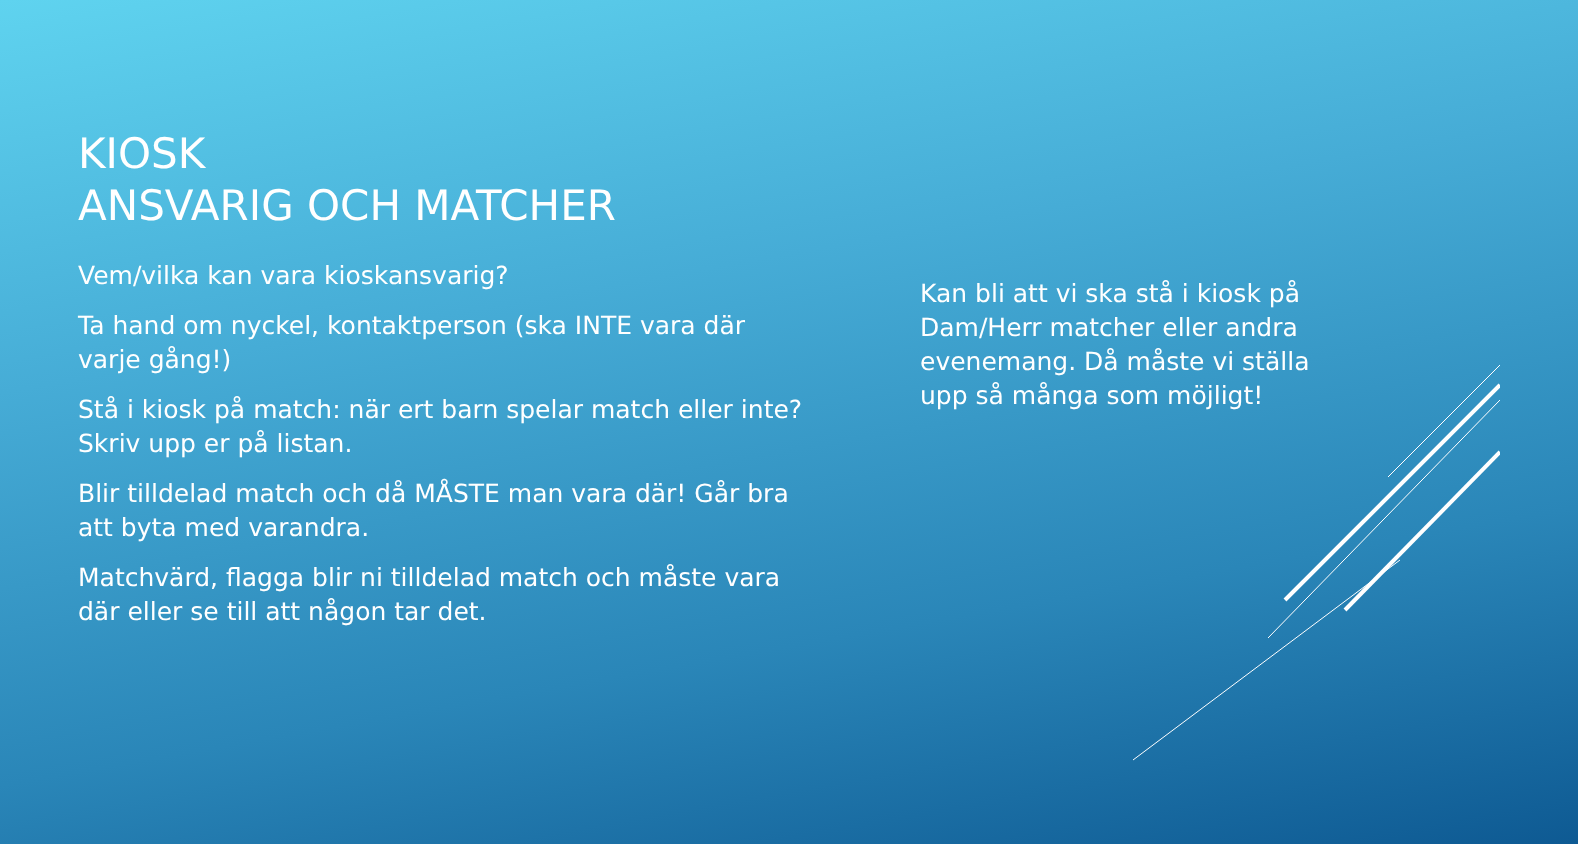KIOSK
ANSVARIG OCH MATCHER
Vem/vilka kan vara kioskansvarig?
Ta hand om nyckel, kontaktperson (ska INTE vara där varje gång!)
Stå i kiosk på match: när ert barn spelar match eller inte? Skriv upp er på listan.
Blir tilldelad match och då MÅSTE man vara där! Går bra att byta med varandra.
Matchvärd, flagga blir ni tilldelad match och måste vara där eller se till att någon tar det.
Kan bli att vi ska stå i kiosk på Dam/Herr matcher eller andra evenemang. Då måste vi ställa upp så många som möjligt!